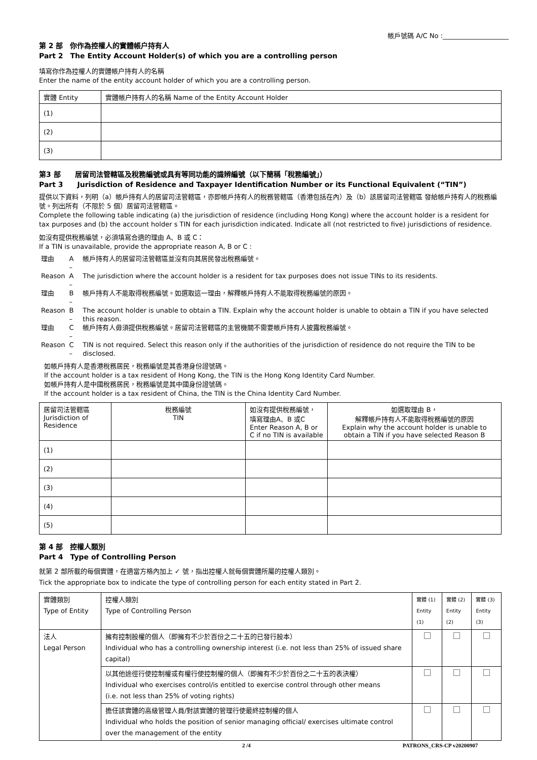帳戶號碼 A/C No :____________________
第 2 部　你作為控權人的實體帳户持有人
Part 2　The Entity Account Holder(s) of which you are a controlling person
填寫你作為控權人的實體帳户持有人的名稱
Enter the name of the entity account holder of which you are a controlling person.
| 實體 Entity | 實體帳户持有人的名稱 Name of the Entity Account Holder |
| --- | --- |
| (1) | |
| (2) | |
| (3) | |
第3 部　　居留司法管轄區及稅務編號或具有等同功能的識辨編號（以下簡稱「稅務編號」）
Part 3　　Jurisdiction of Residence and Taxpayer Identification Number or its Functional Equivalent (“TIN”)
提供以下資料，列明（a）帳戶持有人的居留司法管轄區，亦即帳戶持有人的稅務管轄區（香港包括在內）及（b）該居留司法管轄區 發給帳戶持有人的稅務編號。列出所有（不限於 5 個）居留司法管轄區。
Complete the following table indicating (a) the jurisdiction of residence (including Hong Kong) where the account holder is a resident for tax purposes and (b) the account holder s TIN for each jurisdiction indicated. Indicate all (not restricted to five) jurisdictions of residence.
如沒有提供稅務編號，必須填寫合適的理由 A、B 或 C：
If a TIN is unavailable, provide the appropriate reason A, B or C :
| 理由 | A – | 帳戶持有人的居留司法管轄區並沒有向其居民發出稅務編號。 |
| Reason | A – | The jurisdiction where the account holder is a resident for tax purposes does not issue TINs to its residents. |
| 理由 | B – | 帳戶持有人不能取得稅務編號。如選取這一理由，解釋帳戶持有人不能取得稅務編號的原因。 |
| Reason | B – | The account holder is unable to obtain a TIN. Explain why the account holder is unable to obtain a TIN if you have selected this reason. |
| 理由 | C – | 帳戶持有人毋須提供稅務編號。居留司法管轄區的主管機關不需要帳戶持有人披露稅務編號。 |
| Reason | C – | TIN is not required. Select this reason only if the authorities of the jurisdiction of residence do not require the TIN to be disclosed. |
如帳戶持有人是香港稅務居民，稅務編號是其香港身份證號碼。
If the account holder is a tax resident of Hong Kong, the TIN is the Hong Kong Identity Card Number.
如帳戶持有人是中國稅務居民，稅務編號是其中國身份證號碼。
If the account holder is a tax resident of China, the TIN is the China Identity Card Number.
| 居留司法管轄區 Jurisdiction of Residence | 稅務編號 TIN | 如沒有提供稅務編號， 填寫理由A、B 或C Enter Reason A, B or C if no TIN is available | 如選取理由 B， 解釋帳戶持有人不能取得稅務編號的原因 Explain why the account holder is unable to obtain a TIN if you have selected Reason B |
| --- | --- | --- | --- |
| (1) | | | |
| (2) | | | |
| (3) | | | |
| (4) | | | |
| (5) | | | |
第 4 部　控權人類別
Part 4　Type of Controlling Person
就第 2 部所載的每個實體，在適當方格內加上 ✓ 號，指出控權人就每個實體所屬的控權人類別。
Tick the appropriate box to indicate the type of controlling person for each entity stated in Part 2.
| 實體類別 Type of Entity | 控權人類別 Type of Controlling Person | 實體 (1) Entity (1) | 實體 (2) Entity (2) | 實體 (3) Entity (3) |
| --- | --- | --- | --- | --- |
| 法人 Legal Person | 擁有控制股權的個人（即擁有不少於百份之二十五的已發行股本） Individual who has a controlling ownership interest (i.e. not less than 25% of issued share capital) | | | |
| | 以其他途徑行使控制權或有權行使控制權的個人（即擁有不少於百份之二十五的表決權） Individual who exercises control/is entitled to exercise control through other means (i.e. not less than 25% of voting rights) | | | |
| | 擔任該實體的高級管理人員/對該實體的管理行使最終控制權的個人 Individual who holds the position of senior managing official/ exercises ultimate control over the management of the entity | | | |
2 /4 PATRONS_CRS-CP v20200907